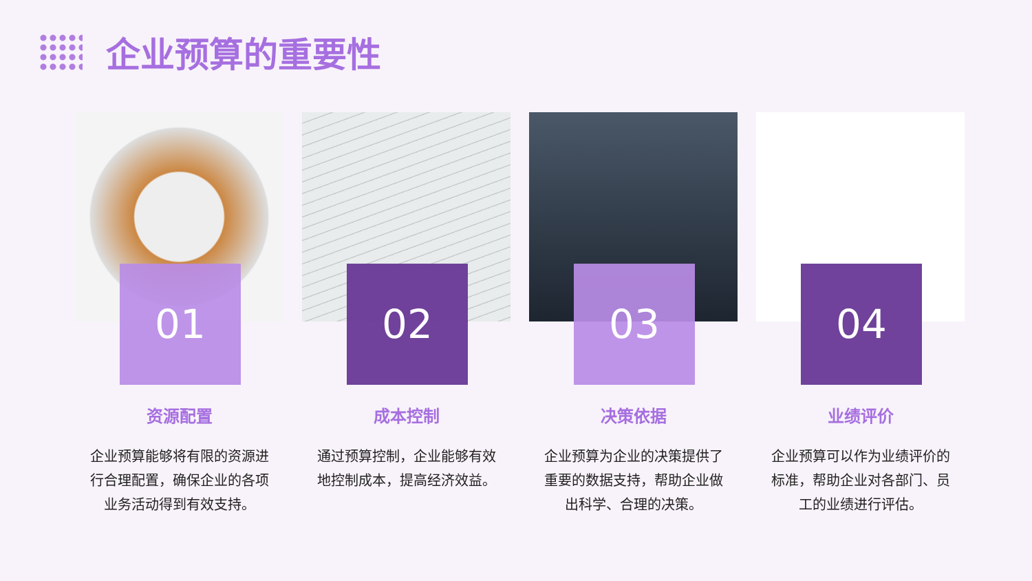企业预算的重要性
01
资源配置
企业预算能够将有限的资源进行合理配置，确保企业的各项业务活动得到有效支持。
02
成本控制
通过预算控制，企业能够有效地控制成本，提高经济效益。
03
决策依据
企业预算为企业的决策提供了重要的数据支持，帮助企业做出科学、合理的决策。
04
业绩评价
企业预算可以作为业绩评价的标准，帮助企业对各部门、员工的业绩进行评估。